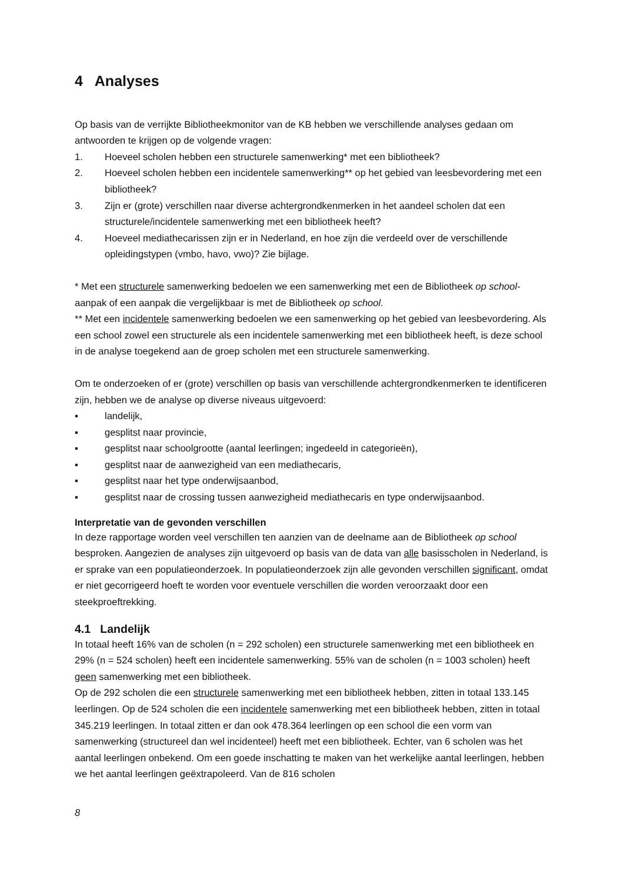4 Analyses
Op basis van de verrijkte Bibliotheekmonitor van de KB hebben we verschillende analyses gedaan om antwoorden te krijgen op de volgende vragen:
1. Hoeveel scholen hebben een structurele samenwerking* met een bibliotheek?
2. Hoeveel scholen hebben een incidentele samenwerking** op het gebied van leesbevordering met een bibliotheek?
3. Zijn er (grote) verschillen naar diverse achtergrondkenmerken in het aandeel scholen dat een structurele/incidentele samenwerking met een bibliotheek heeft?
4. Hoeveel mediathecarissen zijn er in Nederland, en hoe zijn die verdeeld over de verschillende opleidingstypen (vmbo, havo, vwo)? Zie bijlage.
* Met een structurele samenwerking bedoelen we een samenwerking met een de Bibliotheek op school-aanpak of een aanpak die vergelijkbaar is met de Bibliotheek op school.
** Met een incidentele samenwerking bedoelen we een samenwerking op het gebied van leesbevordering. Als een school zowel een structurele als een incidentele samenwerking met een bibliotheek heeft, is deze school in de analyse toegekend aan de groep scholen met een structurele samenwerking.
Om te onderzoeken of er (grote) verschillen op basis van verschillende achtergrondkenmerken te identificeren zijn, hebben we de analyse op diverse niveaus uitgevoerd:
▪ landelijk,
▪ gesplitst naar provincie,
▪ gesplitst naar schoolgrootte (aantal leerlingen; ingedeeld in categorieën),
▪ gesplitst naar de aanwezigheid van een mediathecaris,
▪ gesplitst naar het type onderwijsaanbod,
▪ gesplitst naar de crossing tussen aanwezigheid mediathecaris en type onderwijsaanbod.
Interpretatie van de gevonden verschillen
In deze rapportage worden veel verschillen ten aanzien van de deelname aan de Bibliotheek op school besproken. Aangezien de analyses zijn uitgevoerd op basis van de data van alle basisscholen in Nederland, is er sprake van een populatieonderzoek. In populatieonderzoek zijn alle gevonden verschillen significant, omdat er niet gecorrigeerd hoeft te worden voor eventuele verschillen die worden veroorzaakt door een steekproeftrekking.
4.1 Landelijk
In totaal heeft 16% van de scholen (n = 292 scholen) een structurele samenwerking met een bibliotheek en 29% (n = 524 scholen) heeft een incidentele samenwerking. 55% van de scholen (n = 1003 scholen) heeft geen samenwerking met een bibliotheek.
Op de 292 scholen die een structurele samenwerking met een bibliotheek hebben, zitten in totaal 133.145 leerlingen. Op de 524 scholen die een incidentele samenwerking met een bibliotheek hebben, zitten in totaal 345.219 leerlingen. In totaal zitten er dan ook 478.364 leerlingen op een school die een vorm van samenwerking (structureel dan wel incidenteel) heeft met een bibliotheek. Echter, van 6 scholen was het aantal leerlingen onbekend. Om een goede inschatting te maken van het werkelijke aantal leerlingen, hebben we het aantal leerlingen geëxtrapoleerd. Van de 816 scholen
8